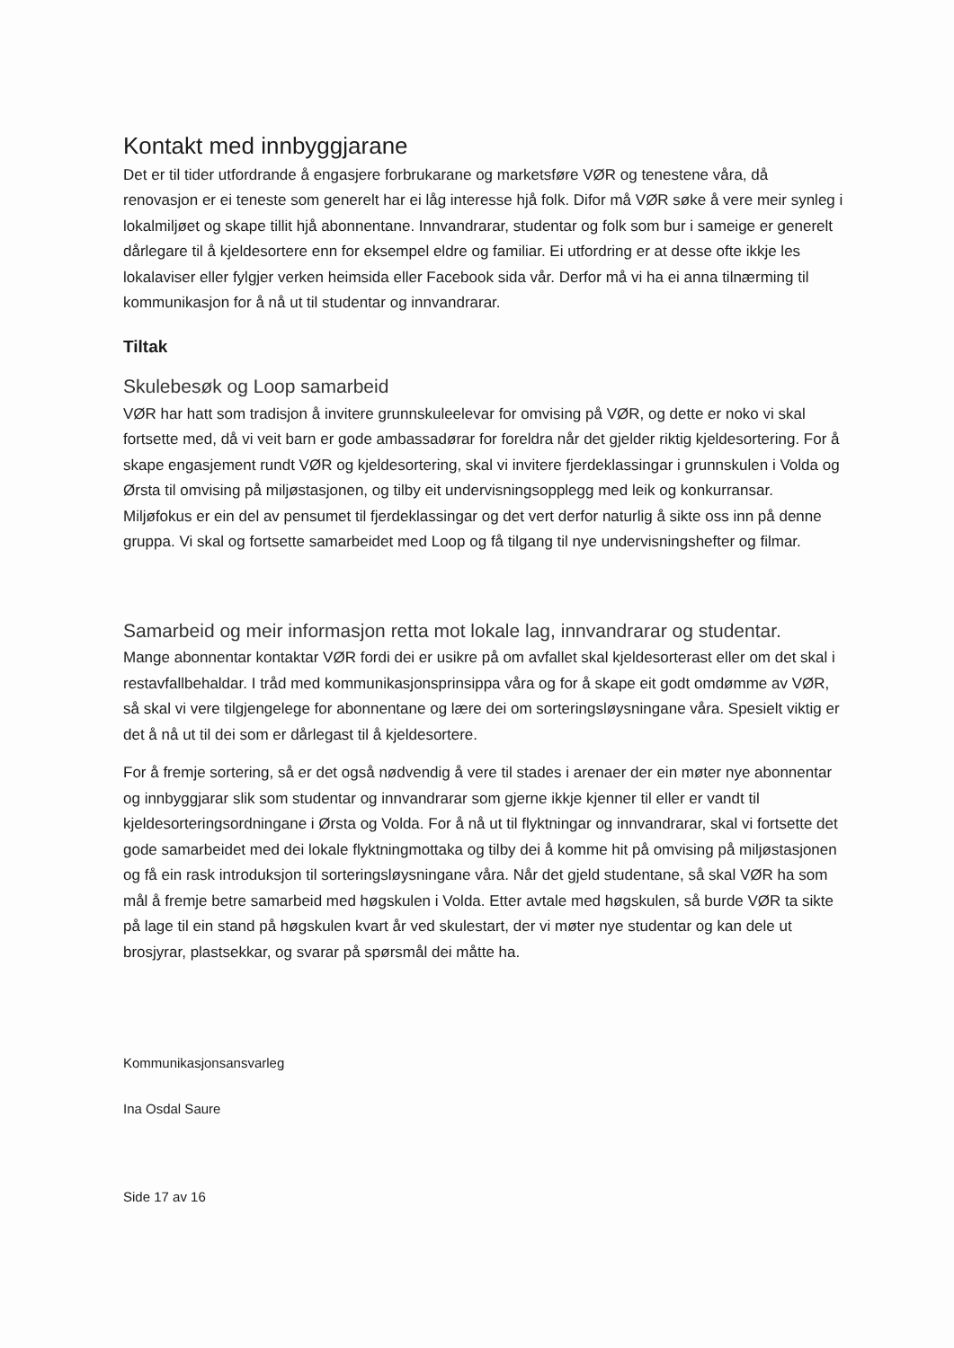Kontakt med innbyggjarane
Det er til tider utfordrande å engasjere forbrukarane og marketsføre VØR og tenestene våra, då renovasjon er ei teneste som generelt har ei låg interesse hjå folk. Difor må VØR søke å vere meir synleg i lokalmiljøet og skape tillit hjå abonnentane. Innvandrarar, studentar og folk som bur i sameige er generelt dårlegare til å kjeldesortere enn for eksempel eldre og familiar. Ei utfordring er at desse ofte ikkje les lokalaviser eller fylgjer verken heimsida eller Facebook sida vår. Derfor må vi ha ei anna tilnærming til kommunikasjon for å nå ut til studentar og innvandrarar.
Tiltak
Skulebesøk og Loop samarbeid
VØR har hatt som tradisjon å invitere grunnskuleelevar for omvising på VØR, og dette er noko vi skal fortsette med, då vi veit barn er gode ambassadørar for foreldra når det gjelder riktig kjeldesortering. For å skape engasjement rundt VØR og kjeldesortering, skal vi invitere fjerdeklassingar i grunnskulen i Volda og Ørsta til omvising på miljøstasjonen, og tilby eit undervisningsopplegg med leik og konkurransar. Miljøfokus er ein del av pensumet til fjerdeklassingar og det vert derfor naturlig å sikte oss inn på denne gruppa. Vi skal og fortsette samarbeidet med Loop og få tilgang til nye undervisningshefter og filmar.
Samarbeid og meir informasjon retta mot lokale lag, innvandrarar og studentar.
Mange abonnentar kontaktar VØR fordi dei er usikre på om avfallet skal kjeldesorterast eller om det skal i restavfallbehaldar. I tråd med kommunikasjonsprinsippa våra og for å skape eit godt omdømme av VØR, så skal vi vere tilgjengelege for abonnentane og lære dei om sorteringsløysningane våra. Spesielt viktig er det å nå ut til dei som er dårlegast til å kjeldesortere.
For å fremje sortering, så er det også nødvendig å vere til stades i arenaer der ein møter nye abonnentar og innbyggjarar slik som studentar og innvandrarar som gjerne ikkje kjenner til eller er vandt til kjeldesorteringsordningane i Ørsta og Volda. For å nå ut til flyktningar og innvandrarar, skal vi fortsette det gode samarbeidet med dei lokale flyktningmottaka og tilby dei å komme hit på omvising på miljøstasjonen og få ein rask introduksjon til sorteringsløysningane våra. Når det gjeld studentane, så skal VØR ha som mål å fremje betre samarbeid med høgskulen i Volda. Etter avtale med høgskulen, så burde VØR ta sikte på lage til ein stand på høgskulen kvart år ved skulestart, der vi møter nye studentar og kan dele ut brosjyrar, plastsekkar, og svarar på spørsmål dei måtte ha.
Kommunikasjonsansvarleg
Ina Osdal Saure
Side 17 av 16